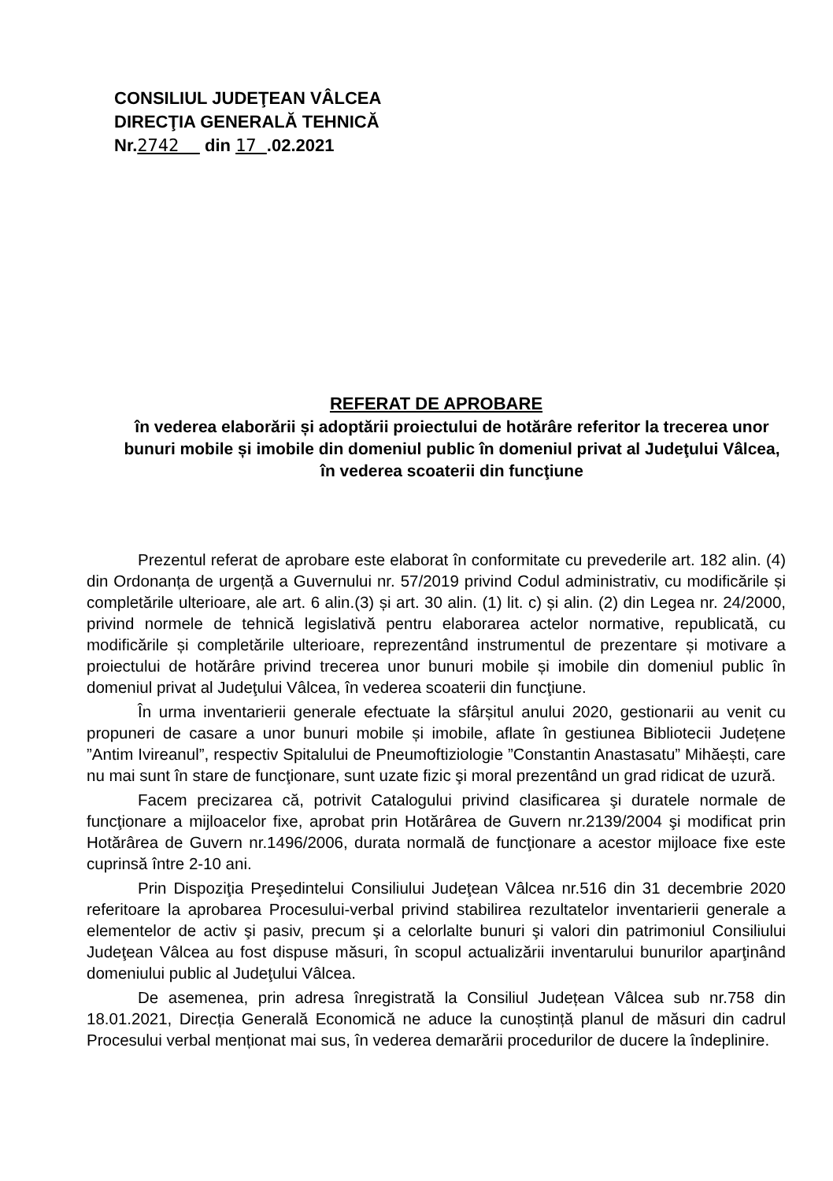CONSILIUL JUDEŢEAN VÂLCEA
DIRECŢIA GENERALĂ TEHNICĂ
Nr.2742 din 17 .02.2021
REFERAT DE APROBARE
în vederea elaborării și adoptării proiectului de hotărâre referitor la trecerea unor bunuri mobile și imobile din domeniul public în domeniul privat al Judeţului Vâlcea, în vederea scoaterii din funcţiune
Prezentul referat de aprobare este elaborat în conformitate cu prevederile art. 182 alin. (4) din Ordonanța de urgență a Guvernului nr. 57/2019 privind Codul administrativ, cu modificările și completările ulterioare, ale art. 6 alin.(3) și art. 30 alin. (1) lit. c) și alin. (2) din Legea nr. 24/2000, privind normele de tehnică legislativă pentru elaborarea actelor normative, republicată, cu modificările și completările ulterioare, reprezentând instrumentul de prezentare și motivare a proiectului de hotărâre privind trecerea unor bunuri mobile și imobile din domeniul public în domeniul privat al Judeţului Vâlcea, în vederea scoaterii din funcţiune.
În urma inventarierii generale efectuate la sfârșitul anului 2020, gestionarii au venit cu propuneri de casare a unor bunuri mobile și imobile, aflate în gestiunea Bibliotecii Județene ”Antim Ivireanul”, respectiv Spitalului de Pneumoftiziologie ”Constantin Anastasatu” Mihăești, care nu mai sunt în stare de funcţionare, sunt uzate fizic şi moral prezentând un grad ridicat de uzură.
Facem precizarea că, potrivit Catalogului privind clasificarea şi duratele normale de funcţionare a mijloacelor fixe, aprobat prin Hotărârea de Guvern nr.2139/2004 şi modificat prin Hotărârea de Guvern nr.1496/2006, durata normală de funcţionare a acestor mijloace fixe este cuprinsă între 2-10 ani.
Prin Dispoziţia Preşedintelui Consiliului Judeţean Vâlcea nr.516 din 31 decembrie 2020 referitoare la aprobarea Procesului-verbal privind stabilirea rezultatelor inventarierii generale a elementelor de activ şi pasiv, precum şi a celorlalte bunuri şi valori din patrimoniul Consiliului Judeţean Vâlcea au fost dispuse măsuri, în scopul actualizării inventarului bunurilor aparţinând domeniului public al Judeţului Vâlcea.
De asemenea, prin adresa înregistrată la Consiliul Județean Vâlcea sub nr.758 din 18.01.2021, Direcția Generală Economică ne aduce la cunoștință planul de măsuri din cadrul Procesului verbal menționat mai sus, în vederea demarării procedurilor de ducere la îndeplinire.